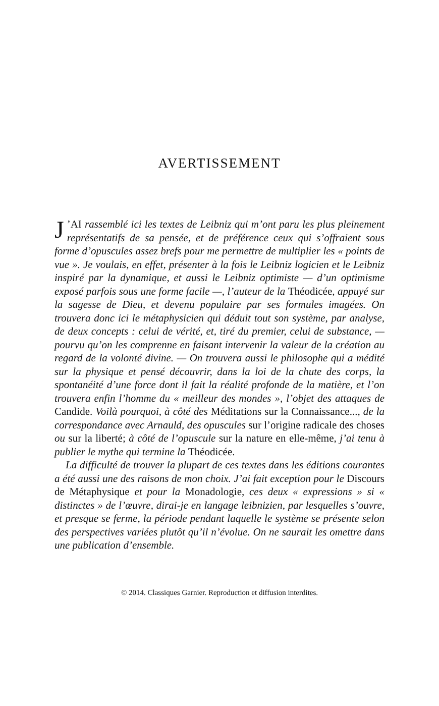AVERTISSEMENT
J’AI rassemblé ici les textes de Leibniz qui m’ont paru les plus pleinement représentatifs de sa pensée, et de préférence ceux qui s’offraient sous forme d’opuscules assez brefs pour me permettre de multiplier les « points de vue ». Je voulais, en effet, présenter à la fois le Leibniz logicien et le Leibniz inspiré par la dynamique, et aussi le Leibniz optimiste — d’un optimisme exposé parfois sous une forme facile —, l’auteur de la Théodicée, appuyé sur la sagesse de Dieu, et devenu populaire par ses formules imagées. On trouvera donc ici le métaphysicien qui déduit tout son système, par analyse, de deux concepts : celui de vérité, et, tiré du premier, celui de substance, — pourvu qu’on les comprenne en faisant intervenir la valeur de la création au regard de la volonté divine. — On trouvera aussi le philosophe qui a médité sur la physique et pensé découvrir, dans la loi de la chute des corps, la spontanéité d’une force dont il fait la réalité profonde de la matière, et l’on trouvera enfin l’homme du « meilleur des mondes », l’objet des attaques de Candide. Voilà pourquoi, à côté des Méditations sur la Connaissance..., de la correspondance avec Arnauld, des opuscules sur l’origine radicale des choses ou sur la liberté; à côté de l’opuscule sur la nature en elle-même, j’ai tenu à publier le mythe qui termine la Théodicée.
La difficulté de trouver la plupart de ces textes dans les éditions courantes a été aussi une des raisons de mon choix. J’ai fait exception pour le Discours de Métaphysique et pour la Monadologie, ces deux « expressions » si « distinctes » de l’œuvre, dirai-je en langage leibnizien, par lesquelles s’ouvre, et presque se ferme, la période pendant laquelle le système se présente selon des perspectives variées plutôt qu’il n’évolue. On ne saurait les omettre dans une publication d’ensemble.
© 2014. Classiques Garnier. Reproduction et diffusion interdites.